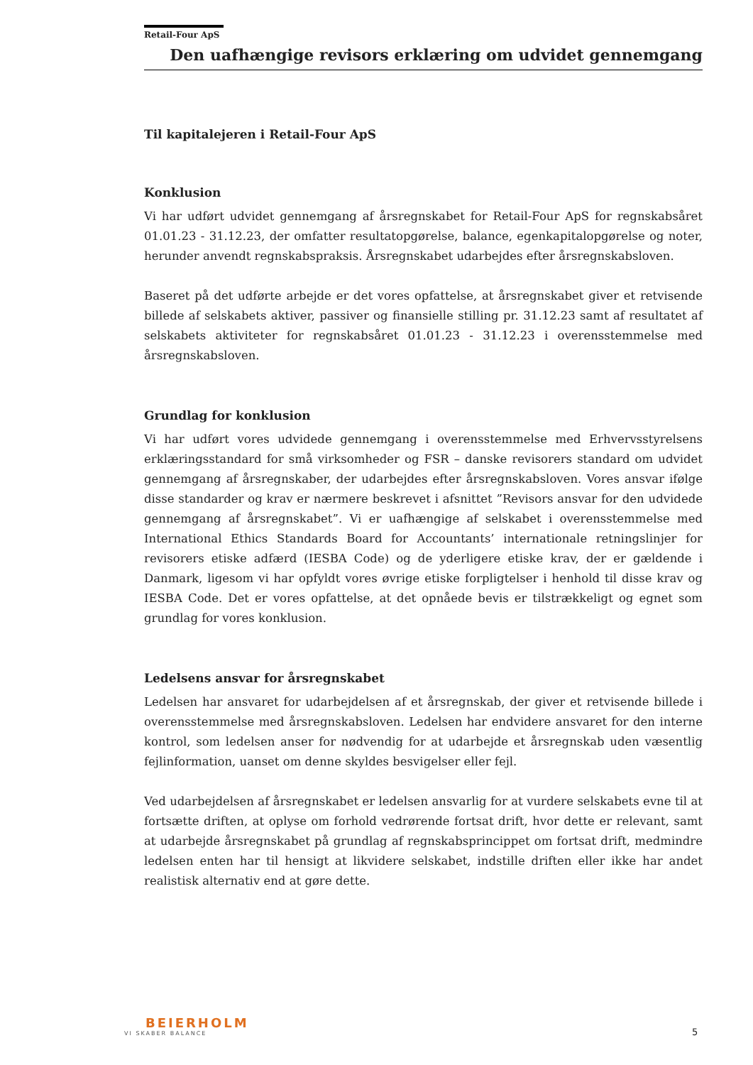Retail-Four ApS
Den uafhængige revisors erklæring om udvidet gennemgang
Til kapitalejeren i Retail-Four ApS
Konklusion
Vi har udført udvidet gennemgang af årsregnskabet for Retail-Four ApS for regnskabsåret 01.01.23 - 31.12.23, der omfatter resultatopgørelse, balance, egenkapitalopgørelse og noter, herunder anvendt regnskabspraksis. Årsregnskabet udarbejdes efter årsregnskabsloven.
Baseret på det udførte arbejde er det vores opfattelse, at årsregnskabet giver et retvisende billede af selskabets aktiver, passiver og finansielle stilling pr. 31.12.23 samt af resultatet af selskabets aktiviteter for regnskabsåret 01.01.23 - 31.12.23 i overensstemmelse med årsregnskabsloven.
Grundlag for konklusion
Vi har udført vores udvidede gennemgang i overensstemmelse med Erhvervsstyrelsens erklæringsstandard for små virksomheder og FSR – danske revisorers standard om udvidet gennemgang af årsregnskaber, der udarbejdes efter årsregnskabsloven. Vores ansvar ifølge disse standarder og krav er nærmere beskrevet i afsnittet ”Revisors ansvar for den udvidede gennemgang af årsregnskabet”. Vi er uafhængige af selskabet i overensstemmelse med International Ethics Standards Board for Accountants’ internationale retningslinjer for revisorers etiske adfærd (IESBA Code) og de yderligere etiske krav, der er gældende i Danmark, ligesom vi har opfyldt vores øvrige etiske forpligtelser i henhold til disse krav og IESBA Code. Det er vores opfattelse, at det opnåede bevis er tilstrækkeligt og egnet som grundlag for vores konklusion.
Ledelsens ansvar for årsregnskabet
Ledelsen har ansvaret for udarbejdelsen af et årsregnskab, der giver et retvisende billede i overensstemmelse med årsregnskabsloven. Ledelsen har endvidere ansvaret for den interne kontrol, som ledelsen anser for nødvendig for at udarbejde et årsregnskab uden væsentlig fejlinformation, uanset om denne skyldes besvigelser eller fejl.
Ved udarbejdelsen af årsregnskabet er ledelsen ansvarlig for at vurdere selskabets evne til at fortsætte driften, at oplyse om forhold vedrørende fortsat drift, hvor dette er relevant, samt at udarbejde årsregnskabet på grundlag af regnskabsprincippet om fortsat drift, medmindre ledelsen enten har til hensigt at likvidere selskabet, indstille driften eller ikke har andet realistisk alternativ end at gøre dette.
BEIERHOLM
VI SKABER BALANCE
5